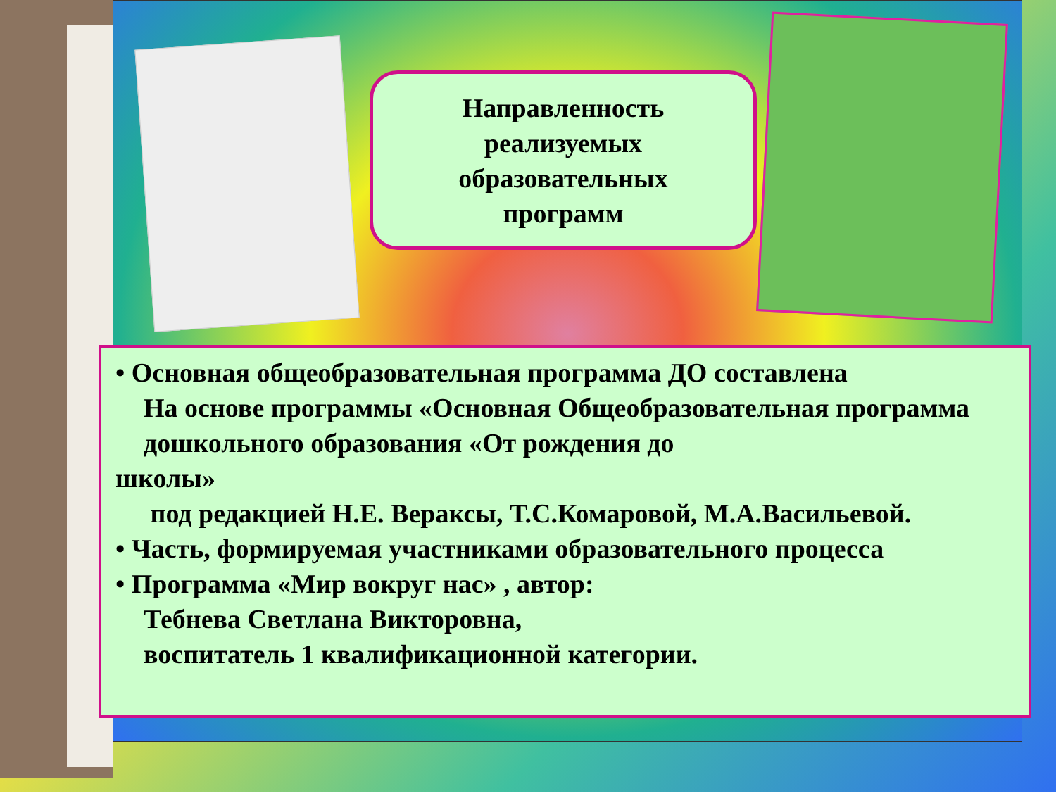Направленность
реализуемых
образовательных
программ
• Основная общеобразовательная программа ДО составлена
На основе программы «Основная Общеобразовательная программа дошкольного образования «От рождения до
школы»
под редакцией Н.Е. Вераксы, Т.С.Комаровой, М.А.Васильевой.
• Часть, формируемая участниками образовательного процесса
• Программа «Мир вокруг нас» , автор:
Тебнева Светлана Викторовна,
воспитатель 1 квалификационной категории.